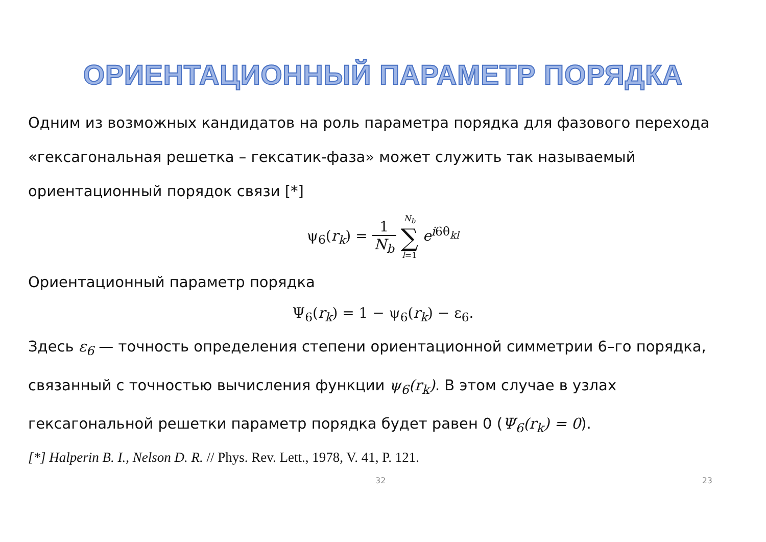ОРИЕНТАЦИОННЫЙ ПАРАМЕТР ПОРЯДКА
Одним из возможных кандидатов на роль параметра порядка для фазового перехода «гексагональная решетка – гексатик-фаза» может служить так называемый ориентационный порядок связи [*]
ψ<sub>6</sub>(r<sub>k</sub>) = 1 N<sub>b</sub> N<sub>b</sub> ∑ l=1 e<sup>i6θ<sub>kl</sub></sup>
Ориентационный параметр порядка
Ψ<sub>6</sub>(r<sub>k</sub>) = 1 − ψ<sub>6</sub>(r<sub>k</sub>) − ε<sub>6</sub>.
Здесь ε<sub>6</sub> — точность определения степени ориентационной симметрии 6–го порядка, связанный с точностью вычисления функции ψ<sub>6</sub>(r<sub>k</sub>). В этом случае в узлах гексагональной решетки параметр порядка будет равен 0 (Ψ<sub>6</sub>(r<sub>k</sub>) = 0).
[*] Halperin B. I., Nelson D. R. // Phys. Rev. Lett., 1978, V. 41, P. 121.
32 23